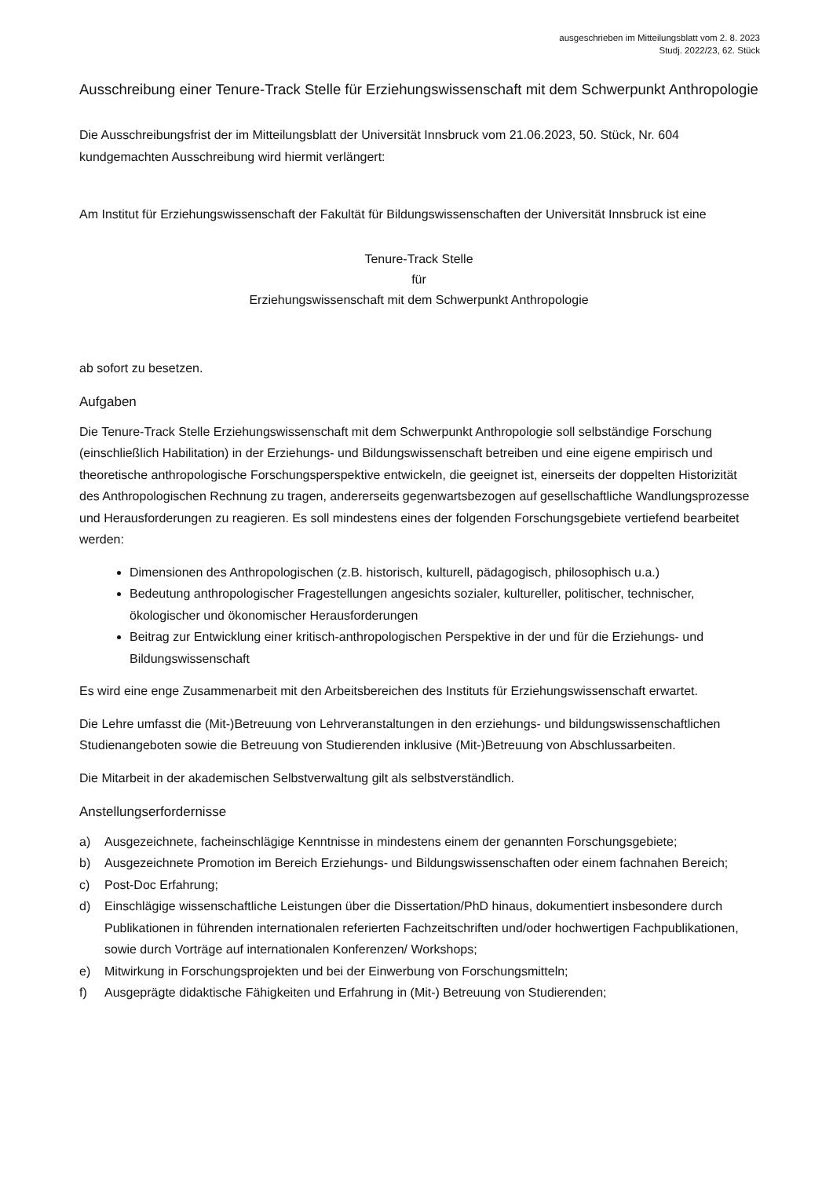ausgeschrieben im Mitteilungsblatt vom 2. 8. 2023
Studj. 2022/23, 62. Stück
Ausschreibung einer Tenure-Track Stelle für Erziehungswissenschaft mit dem Schwerpunkt Anthropologie
Die Ausschreibungsfrist der im Mitteilungsblatt der Universität Innsbruck vom 21.06.2023, 50. Stück, Nr. 604 kundgemachten Ausschreibung wird hiermit verlängert:
Am Institut für Erziehungswissenschaft der Fakultät für Bildungswissenschaften der Universität Innsbruck ist eine
Tenure-Track Stelle
für
Erziehungswissenschaft mit dem Schwerpunkt Anthropologie
ab sofort zu besetzen.
Aufgaben
Die Tenure-Track Stelle Erziehungswissenschaft mit dem Schwerpunkt Anthropologie soll selbständige Forschung (einschließlich Habilitation) in der Erziehungs- und Bildungswissenschaft betreiben und eine eigene empirisch und theoretische anthropologische Forschungsperspektive entwickeln, die geeignet ist, einerseits der doppelten Historizität des Anthropologischen Rechnung zu tragen, andererseits gegenwartsbezogen auf gesellschaftliche Wandlungsprozesse und Herausforderungen zu reagieren. Es soll mindestens eines der folgenden Forschungsgebiete vertiefend bearbeitet werden:
Dimensionen des Anthropologischen (z.B. historisch, kulturell, pädagogisch, philosophisch u.a.)
Bedeutung anthropologischer Fragestellungen angesichts sozialer, kultureller, politischer, technischer, ökologischer und ökonomischer Herausforderungen
Beitrag zur Entwicklung einer kritisch-anthropologischen Perspektive in der und für die Erziehungs- und Bildungswissenschaft
Es wird eine enge Zusammenarbeit mit den Arbeitsbereichen des Instituts für Erziehungswissenschaft erwartet.
Die Lehre umfasst die (Mit-)Betreuung von Lehrveranstaltungen in den erziehungs- und bildungswissenschaftlichen Studienangeboten sowie die Betreuung von Studierenden inklusive (Mit-)Betreuung von Abschlussarbeiten.
Die Mitarbeit in der akademischen Selbstverwaltung gilt als selbstverständlich.
Anstellungserfordernisse
a) Ausgezeichnete, facheinschlägige Kenntnisse in mindestens einem der genannten Forschungsgebiete;
b) Ausgezeichnete Promotion im Bereich Erziehungs- und Bildungswissenschaften oder einem fachnahen Bereich;
c) Post-Doc Erfahrung;
d) Einschlägige wissenschaftliche Leistungen über die Dissertation/PhD hinaus, dokumentiert insbesondere durch Publikationen in führenden internationalen referierten Fachzeitschriften und/oder hochwertigen Fachpublikationen, sowie durch Vorträge auf internationalen Konferenzen/ Workshops;
e) Mitwirkung in Forschungsprojekten und bei der Einwerbung von Forschungsmitteln;
f) Ausgeprägte didaktische Fähigkeiten und Erfahrung in (Mit-) Betreuung von Studierenden;